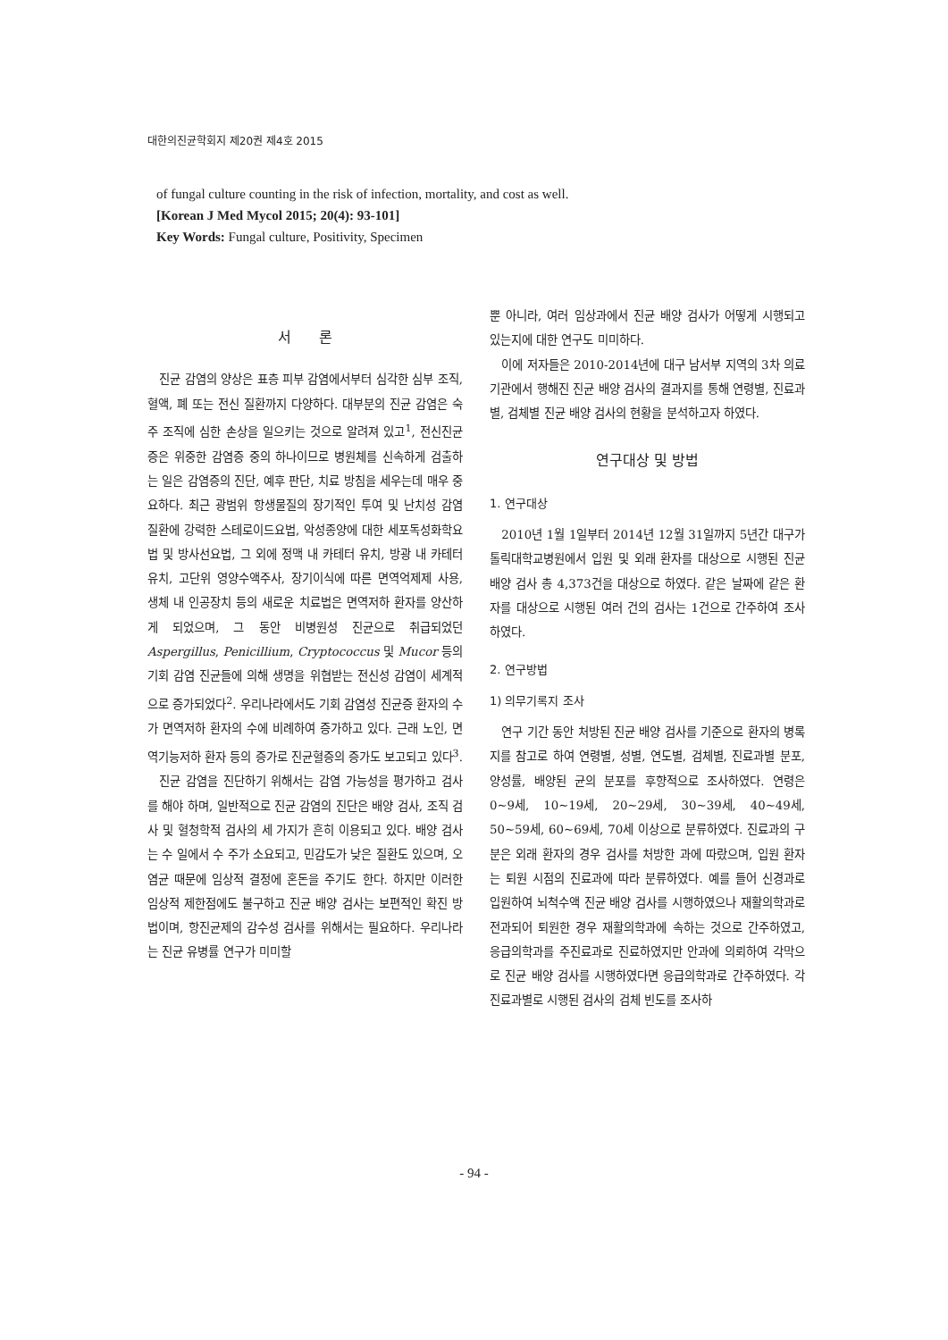대한의진균학회지 제20권 제4호 2015
of fungal culture counting in the risk of infection, mortality, and cost as well.
[Korean J Med Mycol 2015; 20(4): 93-101]
Key Words: Fungal culture, Positivity, Specimen
서 론
진균 감염의 양상은 표층 피부 감염에서부터 심각한 심부 조직, 혈액, 폐 또는 전신 질환까지 다양하다. 대부분의 진균 감염은 숙주 조직에 심한 손상을 일으키는 것으로 알려져 있고<sup>1</sup>, 전신진균증은 위중한 감염증 중의 하나이므로 병원체를 신속하게 검출하는 일은 감염증의 진단, 예후 판단, 치료 방침을 세우는데 매우 중요하다. 최근 광범위 항생물질의 장기적인 투여 및 난치성 감염 질환에 강력한 스테로이드요법, 악성종양에 대한 세포독성화학요법 및 방사선요법, 그 외에 정맥 내 카테터 유치, 방광 내 카테터 유치, 고단위 영양수액주사, 장기이식에 따른 면역억제제 사용, 생체 내 인공장치 등의 새로운 치료법은 면역저하 환자를 양산하게 되었으며, 그 동안 비병원성 진균으로 취급되었던 Aspergillus, Penicillium, Cryptococcus 및 Mucor 등의 기회 감염 진균들에 의해 생명을 위협받는 전신성 감염이 세계적으로 증가되었다<sup>2</sup>. 우리나라에서도 기회 감염성 진균증 환자의 수가 면역저하 환자의 수에 비례하여 증가하고 있다. 근래 노인, 면역기능저하 환자 등의 증가로 진균혈증의 증가도 보고되고 있다<sup>3</sup>.
진균 감염을 진단하기 위해서는 감염 가능성을 평가하고 검사를 해야 하며, 일반적으로 진균 감염의 진단은 배양 검사, 조직 검사 및 혈청학적 검사의 세 가지가 흔히 이용되고 있다. 배양 검사는 수 일에서 수 주가 소요되고, 민감도가 낮은 질환도 있으며, 오염균 때문에 임상적 결정에 혼돈을 주기도 한다. 하지만 이러한 임상적 제한점에도 불구하고 진균 배양 검사는 보편적인 확진 방법이며, 항진균제의 감수성 검사를 위해서는 필요하다. 우리나라는 진균 유병률 연구가 미미할
뿐 아니라, 여러 임상과에서 진균 배양 검사가 어떻게 시행되고 있는지에 대한 연구도 미미하다.
이에 저자들은 2010-2014년에 대구 남서부 지역의 3차 의료기관에서 행해진 진균 배양 검사의 결과지를 통해 연령별, 진료과별, 검체별 진균 배양 검사의 현황을 분석하고자 하였다.
연구대상 및 방법
1. 연구대상
2010년 1월 1일부터 2014년 12월 31일까지 5년간 대구가톨릭대학교병원에서 입원 및 외래 환자를 대상으로 시행된 진균 배양 검사 총 4,373건을 대상으로 하였다. 같은 날짜에 같은 환자를 대상으로 시행된 여러 건의 검사는 1건으로 간주하여 조사하였다.
2. 연구방법
1) 의무기록지 조사
연구 기간 동안 처방된 진균 배양 검사를 기준으로 환자의 병록지를 참고로 하여 연령별, 성별, 연도별, 검체별, 진료과별 분포, 양성률, 배양된 균의 분포를 후향적으로 조사하였다. 연령은 0~9세, 10~19세, 20~29세, 30~39세, 40~49세, 50~59세, 60~69세, 70세 이상으로 분류하였다. 진료과의 구분은 외래 환자의 경우 검사를 처방한 과에 따랐으며, 입원 환자는 퇴원 시점의 진료과에 따라 분류하였다. 예를 들어 신경과로 입원하여 뇌척수액 진균 배양 검사를 시행하였으나 재활의학과로 전과되어 퇴원한 경우 재활의학과에 속하는 것으로 간주하였고, 응급의학과를 주진료과로 진료하였지만 안과에 의뢰하여 각막으로 진균 배양 검사를 시행하였다면 응급의학과로 간주하였다. 각 진료과별로 시행된 검사의 검체 빈도를 조사하
- 94 -